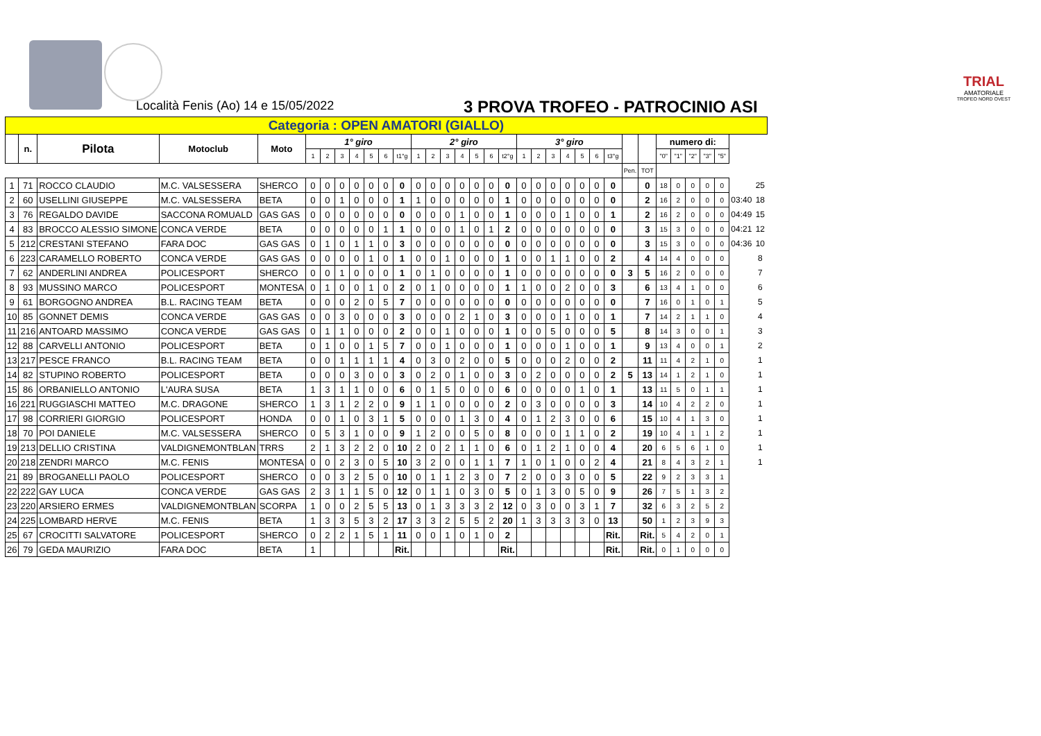Località Fenis (Ao) 14 e 15/05/2022
3 PROVA TROFEO - PATROCINIO ASI
TRIAL
AMATORIALE
TROFEO NORD OVEST
| Categoria : OPEN AMATORI (GIALLO) | | | | | | | | | | | | | | | | | | | | | | | | | | | | | | | | | | | |
| | n. | Pilota | Motoclub | Moto | 1° giro | | | | | | | 2° giro | | | | | | | 3° giro | | | | | | | | | numero di: | | | | | | | |
| | | | | | 1 | 2 | 3 | 4 | 5 | 6 | t1°g | 1 | 2 | 3 | 4 | 5 | 6 | t2°g | 1 | 2 | 3 | 4 | 5 | 6 | t3°g | | | "0" | "1" | "2" | "3" | "5" | | | |
| | | | | | | | | | | | | | | | | | | | | | | | | | | Pen. | TOT | | | | | | | | |
| 1 | 71 | ROCCO CLAUDIO | M.C. VALSESSERA | SHERCO | 0 | 0 | 0 | 0 | 0 | 0 | 0 | 0 | 0 | 0 | 0 | 0 | 0 | 0 | 0 | 0 | 0 | 0 | 0 | 0 | 0 | | 0 | 18 | 0 | 0 | 0 | 0 | | 25 | |
| 2 | 60 | USELLINI GIUSEPPE | M.C. VALSESSERA | BETA | 0 | 0 | 1 | 0 | 0 | 0 | 1 | 1 | 0 | 0 | 0 | 0 | 0 | 1 | 0 | 0 | 0 | 0 | 0 | 0 | 0 | | 2 | 16 | 2 | 0 | 0 | 0 | 03:40 | 18 | |
| 3 | 76 | REGALDO DAVIDE | SACCONA ROMUALD | GAS GAS | 0 | 0 | 0 | 0 | 0 | 0 | 0 | 0 | 0 | 0 | 1 | 0 | 0 | 1 | 0 | 0 | 0 | 1 | 0 | 0 | 1 | | 2 | 16 | 2 | 0 | 0 | 0 | 04:49 | 15 | |
| 4 | 83 | BROCCO ALESSIO SIMONE | CONCA VERDE | BETA | 0 | 0 | 0 | 0 | 0 | 1 | 1 | 0 | 0 | 0 | 1 | 0 | 1 | 2 | 0 | 0 | 0 | 0 | 0 | 0 | 0 | | 3 | 15 | 3 | 0 | 0 | 0 | 04:21 | 12 | |
| 5 | 212 | CRESTANI STEFANO | FARA DOC | GAS GAS | 0 | 1 | 0 | 1 | 1 | 0 | 3 | 0 | 0 | 0 | 0 | 0 | 0 | 0 | 0 | 0 | 0 | 0 | 0 | 0 | 0 | | 3 | 15 | 3 | 0 | 0 | 0 | 04:36 | 10 | |
| 6 | 223 | CARAMELLO ROBERTO | CONCA VERDE | GAS GAS | 0 | 0 | 0 | 0 | 1 | 0 | 1 | 0 | 0 | 1 | 0 | 0 | 0 | 1 | 0 | 0 | 1 | 1 | 0 | 0 | 2 | | 4 | 14 | 4 | 0 | 0 | 0 | | 8 | |
| 7 | 62 | ANDERLINI ANDREA | POLICESPORT | SHERCO | 0 | 0 | 1 | 0 | 0 | 0 | 1 | 0 | 1 | 0 | 0 | 0 | 0 | 1 | 0 | 0 | 0 | 0 | 0 | 0 | 0 | 3 | 5 | 16 | 2 | 0 | 0 | 0 | | 7 | |
| 8 | 93 | MUSSINO MARCO | POLICESPORT | MONTESA | 0 | 1 | 0 | 0 | 1 | 0 | 2 | 0 | 1 | 0 | 0 | 0 | 0 | 1 | 1 | 0 | 0 | 2 | 0 | 0 | 3 | | 6 | 13 | 4 | 1 | 0 | 0 | | 6 | |
| 9 | 61 | BORGOGNO ANDREA | B.L. RACING TEAM | BETA | 0 | 0 | 0 | 2 | 0 | 5 | 7 | 0 | 0 | 0 | 0 | 0 | 0 | 0 | 0 | 0 | 0 | 0 | 0 | 0 | 0 | | 7 | 16 | 0 | 1 | 0 | 1 | | 5 | |
| 10 | 85 | GONNET DEMIS | CONCA VERDE | GAS GAS | 0 | 0 | 3 | 0 | 0 | 0 | 3 | 0 | 0 | 0 | 2 | 1 | 0 | 3 | 0 | 0 | 0 | 1 | 0 | 0 | 1 | | 7 | 14 | 2 | 1 | 1 | 0 | | 4 | |
| 11 | 216 | ANTOARD MASSIMO | CONCA VERDE | GAS GAS | 0 | 1 | 1 | 0 | 0 | 0 | 2 | 0 | 0 | 1 | 0 | 0 | 0 | 1 | 0 | 0 | 5 | 0 | 0 | 0 | 5 | | 8 | 14 | 3 | 0 | 0 | 1 | | 3 | |
| 12 | 88 | CARVELLI ANTONIO | POLICESPORT | BETA | 0 | 1 | 0 | 0 | 1 | 5 | 7 | 0 | 0 | 1 | 0 | 0 | 0 | 1 | 0 | 0 | 0 | 1 | 0 | 0 | 1 | | 9 | 13 | 4 | 0 | 0 | 1 | | 2 | |
| 13 | 217 | PESCE FRANCO | B.L. RACING TEAM | BETA | 0 | 0 | 1 | 1 | 1 | 1 | 4 | 0 | 3 | 0 | 2 | 0 | 0 | 5 | 0 | 0 | 0 | 2 | 0 | 0 | 2 | | 11 | 11 | 4 | 2 | 1 | 0 | | 1 | |
| 14 | 82 | STUPINO ROBERTO | POLICESPORT | BETA | 0 | 0 | 0 | 3 | 0 | 0 | 3 | 0 | 2 | 0 | 1 | 0 | 0 | 3 | 0 | 2 | 0 | 0 | 0 | 0 | 2 | 5 | 13 | 14 | 1 | 2 | 1 | 0 | | 1 | |
| 15 | 86 | ORBANIELLO ANTONIO | L'AURA SUSA | BETA | 1 | 3 | 1 | 1 | 0 | 0 | 6 | 0 | 1 | 5 | 0 | 0 | 0 | 6 | 0 | 0 | 0 | 0 | 1 | 0 | 1 | | 13 | 11 | 5 | 0 | 1 | 1 | | 1 | |
| 16 | 221 | RUGGIASCHI MATTEO | M.C. DRAGONE | SHERCO | 1 | 3 | 1 | 2 | 2 | 0 | 9 | 1 | 1 | 0 | 0 | 0 | 0 | 2 | 0 | 3 | 0 | 0 | 0 | 0 | 3 | | 14 | 10 | 4 | 2 | 2 | 0 | | 1 | |
| 17 | 98 | CORRIERI GIORGIO | POLICESPORT | HONDA | 0 | 0 | 1 | 0 | 3 | 1 | 5 | 0 | 0 | 0 | 1 | 3 | 0 | 4 | 0 | 1 | 2 | 3 | 0 | 0 | 6 | | 15 | 10 | 4 | 1 | 3 | 0 | | 1 | |
| 18 | 70 | POI DANIELE | M.C. VALSESSERA | SHERCO | 0 | 5 | 3 | 1 | 0 | 0 | 9 | 1 | 2 | 0 | 0 | 5 | 0 | 8 | 0 | 0 | 0 | 1 | 1 | 0 | 2 | | 19 | 10 | 4 | 1 | 1 | 2 | | 1 | |
| 19 | 213 | DELLIO CRISTINA | VALDIGNEMONTBLAN | TRRS | 2 | 1 | 3 | 2 | 2 | 0 | 10 | 2 | 0 | 2 | 1 | 1 | 0 | 6 | 0 | 1 | 2 | 1 | 0 | 0 | 4 | | 20 | 6 | 5 | 6 | 1 | 0 | | 1 | |
| 20 | 218 | ZENDRI MARCO | M.C. FENIS | MONTESA | 0 | 0 | 2 | 3 | 0 | 5 | 10 | 3 | 2 | 0 | 0 | 1 | 1 | 7 | 1 | 0 | 1 | 0 | 0 | 2 | 4 | | 21 | 8 | 4 | 3 | 2 | 1 | | 1 | |
| 21 | 89 | BROGANELLI PAOLO | POLICESPORT | SHERCO | 0 | 0 | 3 | 2 | 5 | 0 | 10 | 0 | 1 | 1 | 2 | 3 | 0 | 7 | 2 | 0 | 0 | 3 | 0 | 0 | 5 | | 22 | 9 | 2 | 3 | 3 | 1 | | | |
| 22 | 222 | GAY LUCA | CONCA VERDE | GAS GAS | 2 | 3 | 1 | 1 | 5 | 0 | 12 | 0 | 1 | 1 | 0 | 3 | 0 | 5 | 0 | 1 | 3 | 0 | 5 | 0 | 9 | | 26 | 7 | 5 | 1 | 3 | 2 | | | |
| 23 | 220 | ARSIERO ERMES | VALDIGNEMONTBLAN | SCORPA | 1 | 0 | 0 | 2 | 5 | 5 | 13 | 0 | 1 | 3 | 3 | 3 | 2 | 12 | 0 | 3 | 0 | 0 | 3 | 1 | 7 | | 32 | 6 | 3 | 2 | 5 | 2 | | | |
| 24 | 225 | LOMBARD HERVE | M.C. FENIS | BETA | 1 | 3 | 3 | 5 | 3 | 2 | 17 | 3 | 3 | 2 | 5 | 5 | 2 | 20 | 1 | 3 | 3 | 3 | 3 | 0 | 13 | | 50 | 1 | 2 | 3 | 9 | 3 | | | |
| 25 | 67 | CROCITTI SALVATORE | POLICESPORT | SHERCO | 0 | 2 | 2 | 1 | 5 | 1 | 11 | 0 | 0 | 1 | 0 | 1 | 0 | 2 | | | | | | | Rit. | | Rit. | 5 | 4 | 2 | 0 | 1 | | | |
| 26 | 79 | GEDA MAURIZIO | FARA DOC | BETA | 1 | | | | | | Rit. | | | | | | | Rit. | | | | | | | Rit. | | Rit. | 0 | 1 | 0 | 0 | 0 | | | |